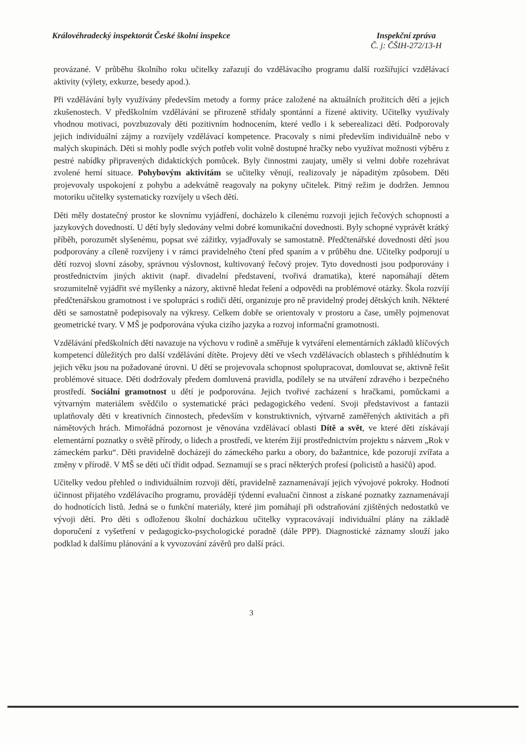Královéhradecký inspektorát České školní inspekce
Inspekční zpráva
Č. j: ČŠIH-272/13-H
provázané. V průběhu školního roku učitelky zařazují do vzdělávacího programu další rozšiřující vzdělávací aktivity (výlety, exkurze, besedy apod.).
Při vzdělávání byly využívány především metody a formy práce založené na aktuálních prožitcích dětí a jejich zkušenostech. V předškolním vzdělávání se přirozeně střídaly spontánní a řízené aktivity. Učitelky využívaly vhodnou motivaci, povzbuzovaly děti pozitivním hodnocením, které vedlo i k seberealizaci dětí. Podporovaly jejich individuální zájmy a rozvíjely vzdělávací kompetence. Pracovaly s nimi především individuálně nebo v malých skupinách. Děti si mohly podle svých potřeb volit volně dostupné hračky nebo využívat možnosti výběru z pestré nabídky připravených didaktických pomůcek. Byly činnostmi zaujaty, uměly si velmi dobře rozehrávat zvolené herní situace. Pohybovým aktivitám se učitelky věnují, realizovaly je nápaditým způsobem. Děti projevovaly uspokojení z pohybu a adekvátně reagovaly na pokyny učitelek. Pitný režim je dodržen. Jemnou motoriku učitelky systematicky rozvíjely u všech dětí.
Děti měly dostatečný prostor ke slovnímu vyjádření, docházelo k cílenému rozvoji jejich řečových schopností a jazykových dovedností. U dětí byly sledovány velmi dobré komunikační dovednosti. Byly schopné vyprávět krátký příběh, porozumět slyšenému, popsat své zážitky, vyjadřovaly se samostatně. Předčtenářské dovednosti dětí jsou podporovány a cíleně rozvíjeny i v rámci pravidelného čtení před spaním a v průběhu dne. Učitelky podporují u dětí rozvoj slovní zásoby, správnou výslovnost, kultivovaný řečový projev. Tyto dovednosti jsou podporovány i prostřednictvím jiných aktivit (např. divadelní představení, tvořivá dramatika), které napomáhají dětem srozumitelně vyjádřit své myšlenky a názory, aktivně hledat řešení a odpovědi na problémové otázky. Škola rozvíjí předčtenářskou gramotnost i ve spolupráci s rodiči dětí, organizuje pro ně pravidelný prodej dětských knih. Některé děti se samostatně podepisovaly na výkresy. Celkem dobře se orientovaly v prostoru a čase, uměly pojmenovat geometrické tvary. V MŠ je podporována výuka cizího jazyka a rozvoj informační gramotnosti.
Vzdělávání předškolních dětí navazuje na výchovu v rodině a směřuje k vytváření elementárních základů klíčových kompetencí důležitých pro další vzdělávání dítěte. Projevy dětí ve všech vzdělávacích oblastech s přihlédnutím k jejich věku jsou na požadované úrovni. U dětí se projevovala schopnost spolupracovat, domlouvat se, aktivně řešit problémové situace. Děti dodržovaly předem domluvená pravidla, podílely se na utváření zdravého i bezpečného prostředí. Sociální gramotnost u dětí je podporována. Jejich tvořivé zacházení s hračkami, pomůckami a výtvarným materiálem svědčilo o systematické práci pedagogického vedení. Svoji představivost a fantazii uplatňovaly děti v kreativních činnostech, především v konstruktivních, výtvarně zaměřených aktivitách a při námětových hrách. Mimořádná pozornost je věnována vzdělávací oblasti Dítě a svět, ve které děti získávají elementární poznatky o světě přírody, o lidech a prostředí, ve kterém žijí prostřednictvím projektu s názvem „Rok v zámeckém parku“. Děti pravidelně docházejí do zámeckého parku a obory, do bažantnice, kde pozorují zvířata a změny v přírodě. V MŠ se děti učí třídit odpad. Seznamují se s prací některých profesí (policistů a hasičů) apod.
Učitelky vedou přehled o individuálním rozvoji dětí, pravidelně zaznamenávají jejich vývojové pokroky. Hodnotí účinnost přijatého vzdělávacího programu, provádějí týdenní evaluační činnost a získané poznatky zaznamenávají do hodnotících listů. Jedná se o funkční materiály, které jim pomáhají při odstraňování zjištěných nedostatků ve vývoji dětí. Pro děti s odloženou školní docházkou učitelky vypracovávají individuální plány na základě doporučení z vyšetření v pedagogicko-psychologické poradně (dále PPP). Diagnostické záznamy slouží jako podklad k dalšímu plánování a k vyvozování závěrů pro další práci.
3